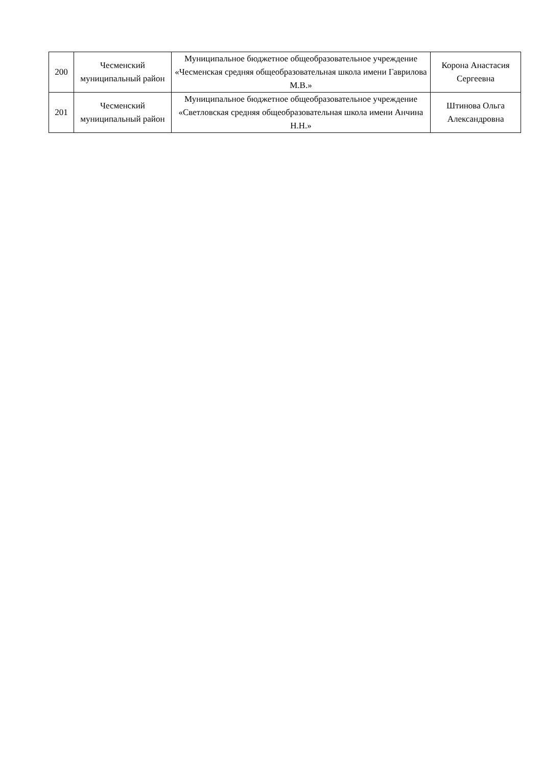| 200 | Чесменский муниципальный район | Муниципальное бюджетное общеобразовательное учреждение «Чесменская средняя общеобразовательная школа имени Гаврилова М.В.» | Корона Анастасия Сергеевна |
| 201 | Чесменский муниципальный район | Муниципальное бюджетное общеобразовательное учреждение «Светловская средняя общеобразовательная школа имени Анчина Н.Н.» | Штинова Ольга Александровна |